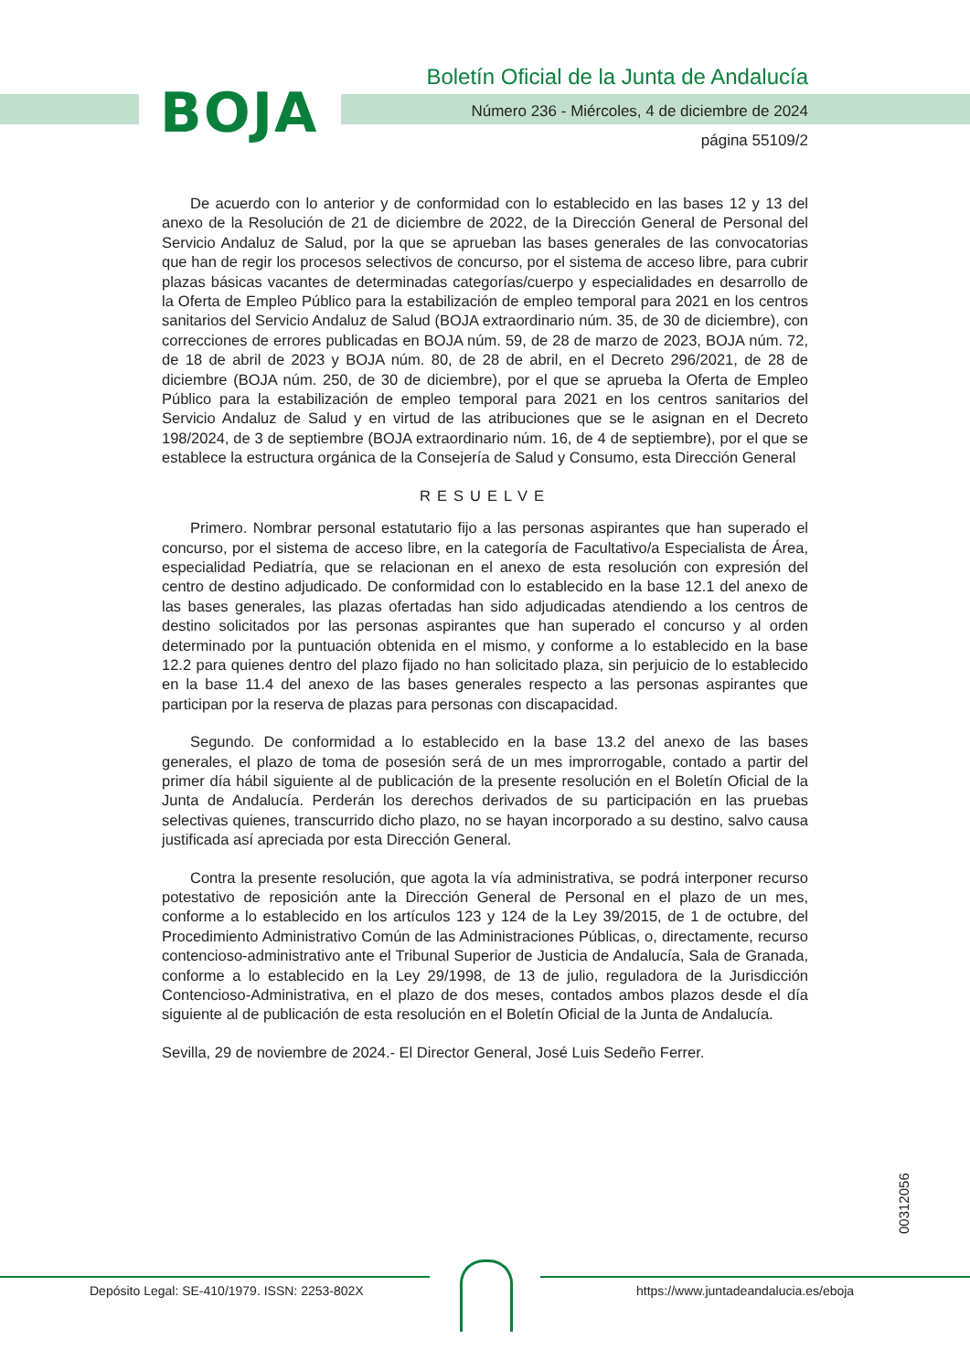BOJA
Boletín Oficial de la Junta de Andalucía
Número 236 - Miércoles, 4 de diciembre de 2024
página 55109/2
De acuerdo con lo anterior y de conformidad con lo establecido en las bases 12 y 13 del anexo de la Resolución de 21 de diciembre de 2022, de la Dirección General de Personal del Servicio Andaluz de Salud, por la que se aprueban las bases generales de las convocatorias que han de regir los procesos selectivos de concurso, por el sistema de acceso libre, para cubrir plazas básicas vacantes de determinadas categorías/cuerpo y especialidades en desarrollo de la Oferta de Empleo Público para la estabilización de empleo temporal para 2021 en los centros sanitarios del Servicio Andaluz de Salud (BOJA extraordinario núm. 35, de 30 de diciembre), con correcciones de errores publicadas en BOJA núm. 59, de 28 de marzo de 2023, BOJA núm. 72, de 18 de abril de 2023 y BOJA núm. 80, de 28 de abril, en el Decreto 296/2021, de 28 de diciembre (BOJA núm. 250, de 30 de diciembre), por el que se aprueba la Oferta de Empleo Público para la estabilización de empleo temporal para 2021 en los centros sanitarios del Servicio Andaluz de Salud y en virtud de las atribuciones que se le asignan en el Decreto 198/2024, de 3 de septiembre (BOJA extraordinario núm. 16, de 4 de septiembre), por el que se establece la estructura orgánica de la Consejería de Salud y Consumo, esta Dirección General
RESUELVE
Primero. Nombrar personal estatutario fijo a las personas aspirantes que han superado el concurso, por el sistema de acceso libre, en la categoría de Facultativo/a Especialista de Área, especialidad Pediatría, que se relacionan en el anexo de esta resolución con expresión del centro de destino adjudicado. De conformidad con lo establecido en la base 12.1 del anexo de las bases generales, las plazas ofertadas han sido adjudicadas atendiendo a los centros de destino solicitados por las personas aspirantes que han superado el concurso y al orden determinado por la puntuación obtenida en el mismo, y conforme a lo establecido en la base 12.2 para quienes dentro del plazo fijado no han solicitado plaza, sin perjuicio de lo establecido en la base 11.4 del anexo de las bases generales respecto a las personas aspirantes que participan por la reserva de plazas para personas con discapacidad.
Segundo. De conformidad a lo establecido en la base 13.2 del anexo de las bases generales, el plazo de toma de posesión será de un mes improrrogable, contado a partir del primer día hábil siguiente al de publicación de la presente resolución en el Boletín Oficial de la Junta de Andalucía. Perderán los derechos derivados de su participación en las pruebas selectivas quienes, transcurrido dicho plazo, no se hayan incorporado a su destino, salvo causa justificada así apreciada por esta Dirección General.
Contra la presente resolución, que agota la vía administrativa, se podrá interponer recurso potestativo de reposición ante la Dirección General de Personal en el plazo de un mes, conforme a lo establecido en los artículos 123 y 124 de la Ley 39/2015, de 1 de octubre, del Procedimiento Administrativo Común de las Administraciones Públicas, o, directamente, recurso contencioso-administrativo ante el Tribunal Superior de Justicia de Andalucía, Sala de Granada, conforme a lo establecido en la Ley 29/1998, de 13 de julio, reguladora de la Jurisdicción Contencioso-Administrativa, en el plazo de dos meses, contados ambos plazos desde el día siguiente al de publicación de esta resolución en el Boletín Oficial de la Junta de Andalucía.
Sevilla, 29 de noviembre de 2024.- El Director General, José Luis Sedeño Ferrer.
00312056
Depósito Legal: SE-410/1979. ISSN: 2253-802X
https://www.juntadeandalucia.es/eboja